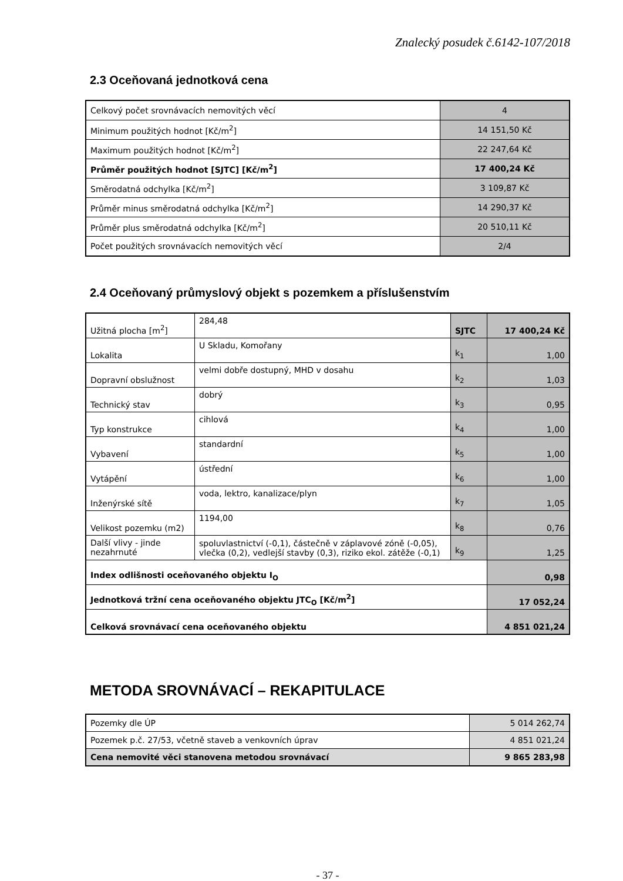Znalecký posudek č.6142-107/2018
2.3 Oceňovaná jednotková cena
| Celkový počet srovnávacích nemovitých věcí | 4 |
| Minimum použitých hodnot [Kč/m<sup>2</sup>] | 14 151,50 Kč |
| Maximum použitých hodnot [Kč/m<sup>2</sup>] | 22 247,64 Kč |
| Průměr použitých hodnot [SJTC] [Kč/m<sup>2</sup>] | 17 400,24 Kč |
| Směrodatná odchylka [Kč/m<sup>2</sup>] | 3 109,87 Kč |
| Průměr minus směrodatná odchylka [Kč/m<sup>2</sup>] | 14 290,37 Kč |
| Průměr plus směrodatná odchylka [Kč/m<sup>2</sup>] | 20 510,11 Kč |
| Počet použitých srovnávacích nemovitých věcí | 2/4 |
2.4 Oceňovaný průmyslový objekt s pozemkem a příslušenstvím
| Užitná plocha [m<sup>2</sup>] | 284,48 | SJTC | 17 400,24 Kč |
| Lokalita | U Skladu, Komořany | k<sub>1</sub> | 1,00 |
| Dopravní obslužnost | velmi dobře dostupný, MHD v dosahu | k<sub>2</sub> | 1,03 |
| Technický stav | dobrý | k<sub>3</sub> | 0,95 |
| Typ konstrukce | cihlová | k<sub>4</sub> | 1,00 |
| Vybavení | standardní | k<sub>5</sub> | 1,00 |
| Vytápění | ústřední | k<sub>6</sub> | 1,00 |
| Inženýrské sítě | voda, lektro, kanalizace/plyn | k<sub>7</sub> | 1,05 |
| Velikost pozemku (m2) | 1194,00 | k<sub>8</sub> | 0,76 |
| Další vlivy - jinde nezahrnuté | spoluvlastnictví (-0,1), částečně v záplavové zóně (-0,05), vlečka (0,2), vedlejší stavby (0,3), riziko ekol. zátěže (-0,1) | k<sub>9</sub> | 1,25 |
| Index odlišnosti oceňovaného objektu I<sub>O</sub> | | | 0,98 |
| Jednotková tržní cena oceňovaného objektu JTC<sub>O</sub> [Kč/m<sup>2</sup>] | | | 17 052,24 |
| Celková srovnávací cena oceňovaného objektu | | | 4 851 021,24 |
METODA SROVNÁVACÍ – REKAPITULACE
| Pozemky dle ÚP | 5 014 262,74 |
| Pozemek p.č. 27/53, včetně staveb a venkovních úprav | 4 851 021,24 |
| Cena nemovité věci stanovena metodou srovnávací | 9 865 283,98 |
- 37 -